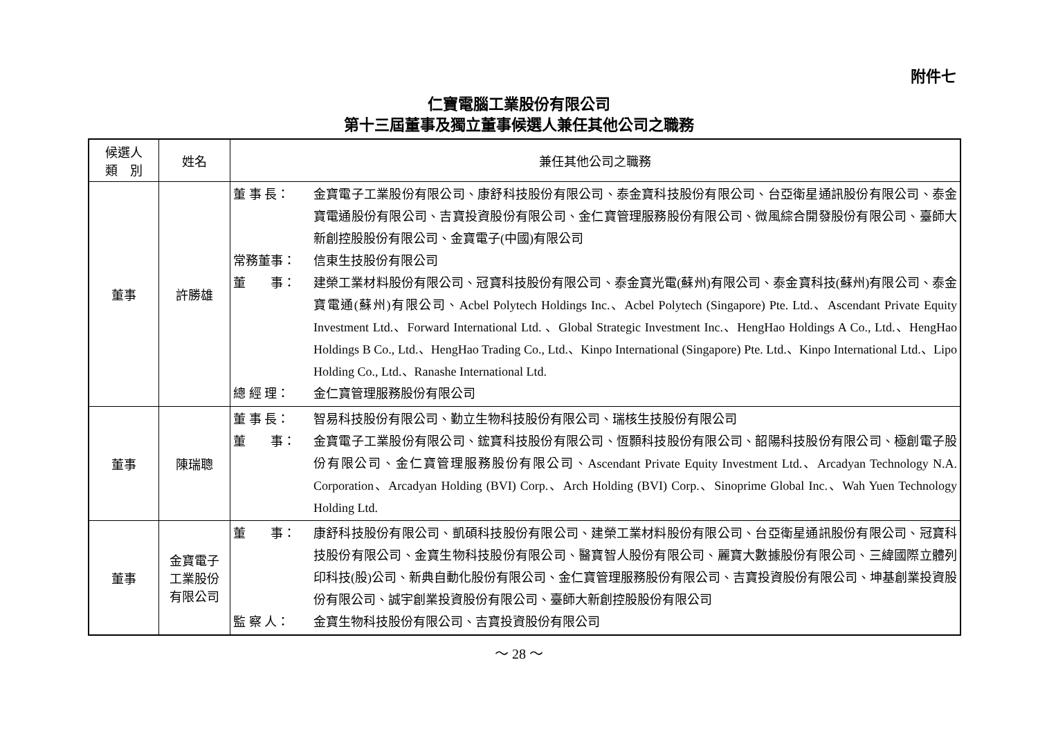附件七
仁寶電腦工業股份有限公司
第十三屆董事及獨立董事候選人兼任其他公司之職務
| 候選人 類 別 | 姓名 | 兼任其他公司之職務 |
| --- | --- | --- |
| 董事 | 許勝雄 | 董 事 長： 金寶電子工業股份有限公司、康舒科技股份有限公司、泰金寶科技股份有限公司、台亞衛星通訊股份有限公司、泰金寶電通股份有限公司、吉寶投資股份有限公司、金仁寶管理服務股份有限公司、微風綜合開發股份有限公司、臺師大新創控股股份有限公司、金寶電子(中國)有限公司 常務董事： 信東生技股份有限公司 董 事： 建榮工業材料股份有限公司、冠寶科技股份有限公司、泰金寶光電(蘇州)有限公司、泰金寶科技(蘇州)有限公司、泰金寶電通(蘇州)有限公司、Acbel Polytech Holdings Inc.、Acbel Polytech (Singapore) Pte. Ltd.、Ascendant Private Equity Investment Ltd.、Forward International Ltd. 、Global Strategic Investment Inc.、HengHao Holdings A Co., Ltd.、HengHao Holdings B Co., Ltd.、HengHao Trading Co., Ltd.、Kinpo International (Singapore) Pte. Ltd.、Kinpo International Ltd.、Lipo Holding Co., Ltd.、Ranashe International Ltd. 總 經 理： 金仁寶管理服務股份有限公司 |
| 董事 | 陳瑞聰 | 董 事 長： 智易科技股份有限公司、勤立生物科技股份有限公司、瑞核生技股份有限公司 董 事： 金寶電子工業股份有限公司、鋐寶科技股份有限公司、恆顥科技股份有限公司、韶陽科技股份有限公司、極創電子股份有限公司、金仁寶管理服務股份有限公司、Ascendant Private Equity Investment Ltd.、Arcadyan Technology N.A. Corporation、Arcadyan Holding (BVI) Corp.、Arch Holding (BVI) Corp.、Sinoprime Global Inc.、Wah Yuen Technology Holding Ltd. |
| 董事 | 金寶電子 工業股份 有限公司 | 董 事： 康舒科技股份有限公司、凱碩科技股份有限公司、建榮工業材料股份有限公司、台亞衛星通訊股份有限公司、冠寶科技股份有限公司、金寶生物科技股份有限公司、醫寶智人股份有限公司、麗寶大數據股份有限公司、三緯國際立體列印科技(股)公司、新典自動化股份有限公司、金仁寶管理服務股份有限公司、吉寶投資股份有限公司、坤基創業投資股份有限公司、誠宇創業投資股份有限公司、臺師大新創控股股份有限公司 監 察 人： 金寶生物科技股份有限公司、吉寶投資股份有限公司 |
～ 28 ～